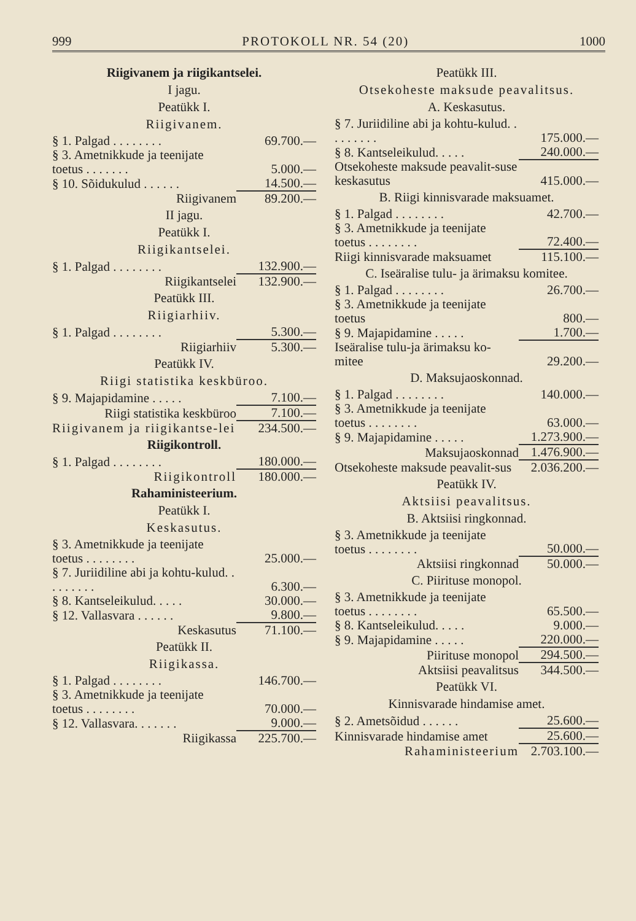999 PROTOKOLL NR. 54 (20) 1000
Riigivanem ja riigikantselei.
I jagu.
Peatükk I.
Riigivanem.
| § 1. Palgad . . . . . . . . | 69.700.— |
| § 3. Ametnikkude ja teenijate toetus . . . . . . . | 5.000.— |
| § 10. Sõidukulud . . . . . . | 14.500.— |
| Riigivanem | 89.200.— |
II jagu.
Peatükk I.
Riigikantselei.
| § 1. Palgad . . . . . . . . | 132.900.— |
| Riigikantselei | 132.900.— |
Peatükk III.
Riigiarhiiv.
| § 1. Palgad . . . . . . . . | 5.300.— |
| Riigiarhiiv | 5.300.— |
Peatükk IV.
Riigi statistika keskbüroo.
| § 9. Majapidamine . . . . . | 7.100.— |
| Riigi statistika keskbüroo | 7.100.— |
| Riigivanem ja riigikantse-lei | 234.500.— |
Riigikontroll.
| § 1. Palgad . . . . . . . . | 180.000.— |
| Riigikontroll | 180.000.— |
Rahaministeerium.
Peatükk I.
Keskasutus.
| § 3. Ametnikkude ja teenijate toetus . . . . . . . . | 25.000.— |
| § 7. Juriidiline abi ja kohtu-kulud. . . . . . . . . | 6.300.— |
| § 8. Kantseleikulud. . . . . | 30.000.— |
| § 12. Vallasvara . . . . . . | 9.800.— |
| Keskasutus | 71.100.— |
Peatükk II.
Riigikassa.
| § 1. Palgad . . . . . . . . | 146.700.— |
| § 3. Ametnikkude ja teenijate toetus . . . . . . . . | 70.000.— |
| § 12. Vallasvara. . . . . . . | 9.000.— |
| Riigikassa | 225.700.— |
Peatükk III.
Otsekoheste maksude peavalitsus.
A. Keskasutus.
| § 7. Juriidiline abi ja kohtu-kulud. . . . . . . . . | 175.000.— |
| § 8. Kantseleikulud. . . . . | 240.000.— |
| Otsekoheste maksude peavalit-suse keskasutus | 415.000.— |
B. Riigi kinnisvarade maksuamet.
| § 1. Palgad . . . . . . . . | 42.700.— |
| § 3. Ametnikkude ja teenijate toetus . . . . . . . . | 72.400.— |
| Riigi kinnisvarade maksuamet | 115.100.— |
C. Iseäralise tulu- ja ärimaksu komitee.
| § 1. Palgad . . . . . . . . | 26.700.— |
| § 3. Ametnikkude ja teenijate toetus | 800.— |
| § 9. Majapidamine . . . . . | 1.700.— |
| Iseäralise tulu-ja ärimaksu ko-mitee | 29.200.— |
D. Maksujaoskonnad.
| § 1. Palgad . . . . . . . . | 140.000.— |
| § 3. Ametnikkude ja teenijate toetus . . . . . . . . | 63.000.— |
| § 9. Majapidamine . . . . . | 1.273.900.— |
| Maksujaoskonnad | 1.476.900.— |
| Otsekoheste maksude peavalit-sus | 2.036.200.— |
Peatükk IV.
Aktsiisi peavalitsus.
B. Aktsiisi ringkonnad.
| § 3. Ametnikkude ja teenijate toetus . . . . . . . . | 50.000.— |
| Aktsiisi ringkonnad | 50.000.— |
C. Piirituse monopol.
| § 3. Ametnikkude ja teenijate toetus . . . . . . . . | 65.500.— |
| § 8. Kantseleikulud. . . . . | 9.000.— |
| § 9. Majapidamine . . . . . | 220.000.— |
| Piirituse monopol | 294.500.— |
| Aktsiisi peavalitsus | 344.500.— |
Peatükk VI.
Kinnisvarade hindamise amet.
| § 2. Ametsõidud . . . . . . | 25.600.— |
| Kinnisvarade hindamise amet | 25.600.— |
| Rahaministeerium | 2.703.100.— |